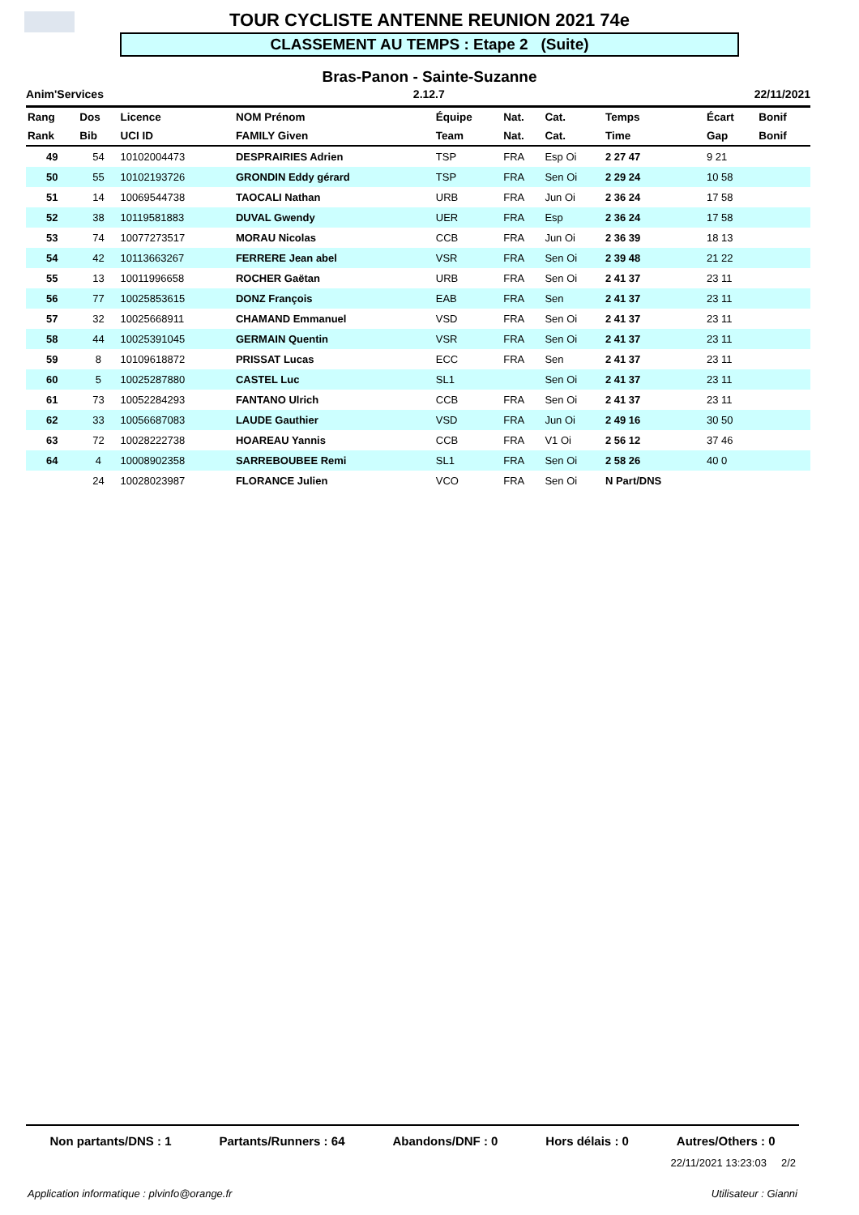TOUR CYCLISTE ANTENNE REUNION 2021 74e
CLASSEMENT AU TEMPS : Etape 2 (Suite)
Bras-Panon - Sainte-Suzanne
Anim'Services 2.12.7 22/11/2021
| Rang | Dos | Licence | NOM Prénom | Équipe | Nat. | Cat. | Temps | Écart | Bonif |
| --- | --- | --- | --- | --- | --- | --- | --- | --- | --- |
| Rank | Bib | UCI ID | FAMILY Given | Team | Nat. | Cat. | Time | Gap | Bonif |
| 49 | 54 | 10102004473 | DESPRAIRIES Adrien | TSP | FRA | Esp Oi | 2 27 47 | 9 21 | |
| 50 | 55 | 10102193726 | GRONDIN Eddy gérard | TSP | FRA | Sen Oi | 2 29 24 | 10 58 | |
| 51 | 14 | 10069544738 | TAOCALI Nathan | URB | FRA | Jun Oi | 2 36 24 | 17 58 | |
| 52 | 38 | 10119581883 | DUVAL Gwendy | UER | FRA | Esp | 2 36 24 | 17 58 | |
| 53 | 74 | 10077273517 | MORAU Nicolas | CCB | FRA | Jun Oi | 2 36 39 | 18 13 | |
| 54 | 42 | 10113663267 | FERRERE Jean abel | VSR | FRA | Sen Oi | 2 39 48 | 21 22 | |
| 55 | 13 | 10011996658 | ROCHER Gaëtan | URB | FRA | Sen Oi | 2 41 37 | 23 11 | |
| 56 | 77 | 10025853615 | DONZ François | EAB | FRA | Sen | 2 41 37 | 23 11 | |
| 57 | 32 | 10025668911 | CHAMAND Emmanuel | VSD | FRA | Sen Oi | 2 41 37 | 23 11 | |
| 58 | 44 | 10025391045 | GERMAIN Quentin | VSR | FRA | Sen Oi | 2 41 37 | 23 11 | |
| 59 | 8 | 10109618872 | PRISSAT Lucas | ECC | FRA | Sen | 2 41 37 | 23 11 | |
| 60 | 5 | 10025287880 | CASTEL Luc | SL1 | | Sen Oi | 2 41 37 | 23 11 | |
| 61 | 73 | 10052284293 | FANTANO Ulrich | CCB | FRA | Sen Oi | 2 41 37 | 23 11 | |
| 62 | 33 | 10056687083 | LAUDE Gauthier | VSD | FRA | Jun Oi | 2 49 16 | 30 50 | |
| 63 | 72 | 10028222738 | HOAREAU Yannis | CCB | FRA | V1 Oi | 2 56 12 | 37 46 | |
| 64 | 4 | 10008902358 | SARREBOUBEE Remi | SL1 | FRA | Sen Oi | 2 58 26 | 40 0 | |
| | 24 | 10028023987 | FLORANCE Julien | VCO | FRA | Sen Oi | N Part/DNS | | |
Non partants/DNS : 1 Partants/Runners : 64 Abandons/DNF : 0 Hors délais : 0 Autres/Others : 0
22/11/2021 13:23:03 2/2
Application informatique : plvinfo@orange.fr
Utilisateur : Gianni